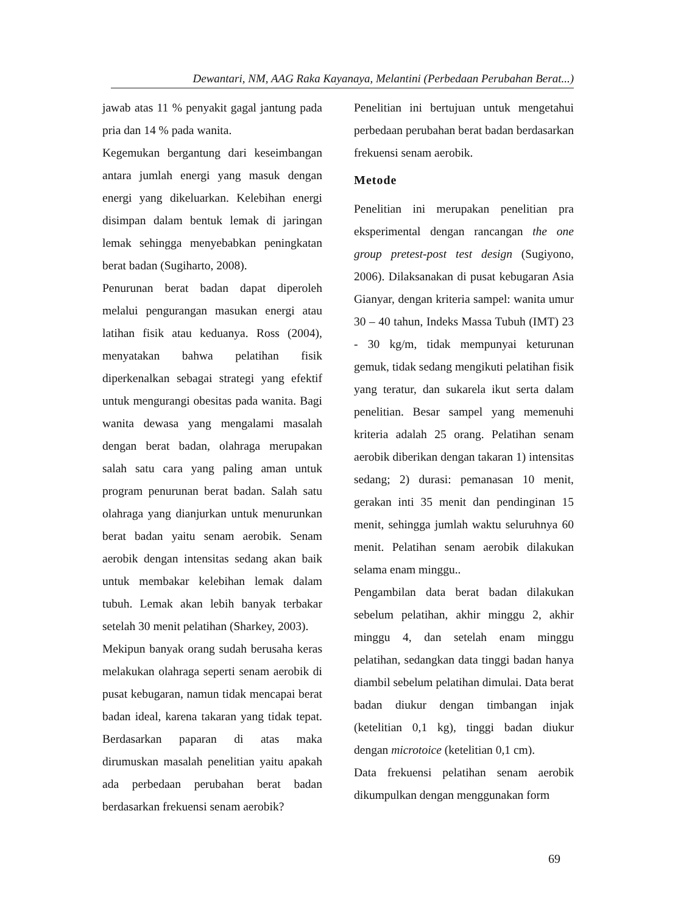Dewantari, NM, AAG Raka Kayanaya, Melantini (Perbedaan Perubahan Berat...)
jawab atas 11 % penyakit gagal jantung pada pria dan 14 % pada wanita.
Kegemukan bergantung dari keseimbangan antara jumlah energi yang masuk dengan energi yang dikeluarkan. Kelebihan energi disimpan dalam bentuk lemak di jaringan lemak sehingga menyebabkan peningkatan berat badan (Sugiharto, 2008).
Penurunan berat badan dapat diperoleh melalui pengurangan masukan energi atau latihan fisik atau keduanya. Ross (2004), menyatakan bahwa pelatihan fisik diperkenalkan sebagai strategi yang efektif untuk mengurangi obesitas pada wanita. Bagi wanita dewasa yang mengalami masalah dengan berat badan, olahraga merupakan salah satu cara yang paling aman untuk program penurunan berat badan. Salah satu olahraga yang dianjurkan untuk menurunkan berat badan yaitu senam aerobik. Senam aerobik dengan intensitas sedang akan baik untuk membakar kelebihan lemak dalam tubuh. Lemak akan lebih banyak terbakar setelah 30 menit pelatihan (Sharkey, 2003).
Mekipun banyak orang sudah berusaha keras melakukan olahraga seperti senam aerobik di pusat kebugaran, namun tidak mencapai berat badan ideal, karena takaran yang tidak tepat. Berdasarkan paparan di atas maka dirumuskan masalah penelitian yaitu apakah ada perbedaan perubahan berat badan berdasarkan frekuensi senam aerobik?
Penelitian ini bertujuan untuk mengetahui perbedaan perubahan berat badan berdasarkan frekuensi senam aerobik.
Metode
Penelitian ini merupakan penelitian pra eksperimental dengan rancangan the one group pretest-post test design (Sugiyono, 2006). Dilaksanakan di pusat kebugaran Asia Gianyar, dengan kriteria sampel: wanita umur 30 – 40 tahun, Indeks Massa Tubuh (IMT) 23 - 30 kg/m, tidak mempunyai keturunan gemuk, tidak sedang mengikuti pelatihan fisik yang teratur, dan sukarela ikut serta dalam penelitian. Besar sampel yang memenuhi kriteria adalah 25 orang. Pelatihan senam aerobik diberikan dengan takaran 1) intensitas sedang; 2) durasi: pemanasan 10 menit, gerakan inti 35 menit dan pendinginan 15 menit, sehingga jumlah waktu seluruhnya 60 menit. Pelatihan senam aerobik dilakukan selama enam minggu..
Pengambilan data berat badan dilakukan sebelum pelatihan, akhir minggu 2, akhir minggu 4, dan setelah enam minggu pelatihan, sedangkan data tinggi badan hanya diambil sebelum pelatihan dimulai. Data berat badan diukur dengan timbangan injak (ketelitian 0,1 kg), tinggi badan diukur dengan microtoice (ketelitian 0,1 cm).
Data frekuensi pelatihan senam aerobik dikumpulkan dengan menggunakan form
69